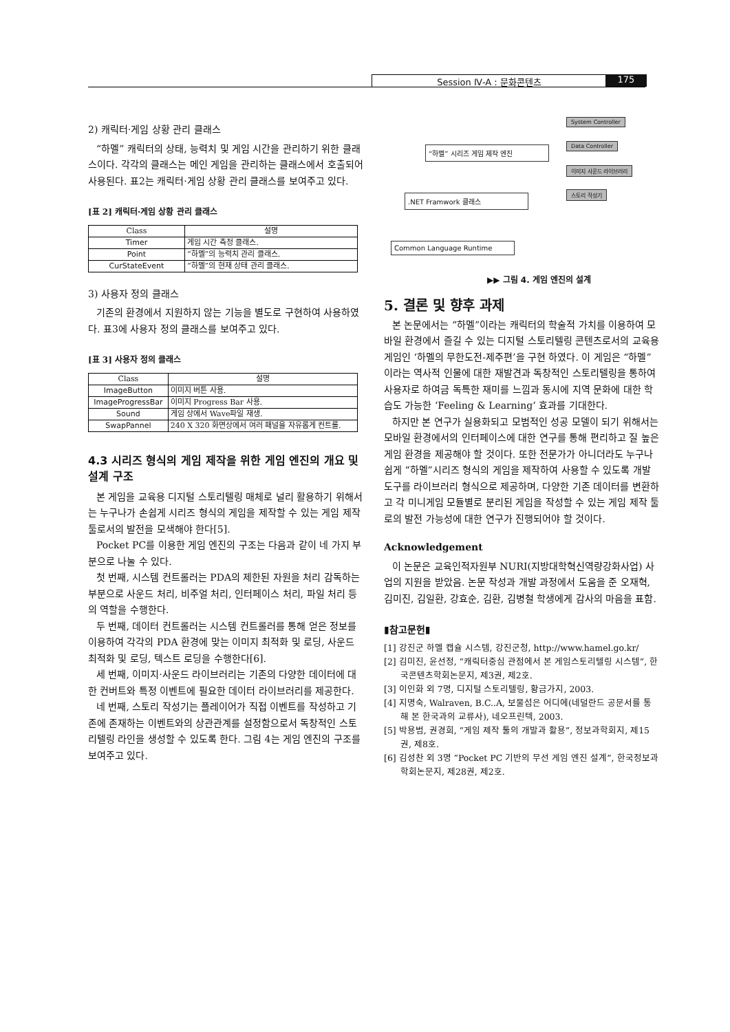Session Ⅳ-A : 문화콘텐츠 175
2) 캐릭터·게임 상황 관리 클래스
“하멜” 캐릭터의 상태, 능력치 및 게임 시간을 관리하기 위한 클래스이다. 각각의 클래스는 메인 게임을 관리하는 클래스에서 호출되어 사용된다. 표2는 캐릭터·게임 상황 관리 클래스를 보여주고 있다.
[표 2] 캐릭터·게임 상황 관리 클래스
| Class | 설명 |
| --- | --- |
| Timer | 게임 시간 측정 클래스. |
| Point | “하멜”의 능력치 관리 클래스. |
| CurStateEvent | “하멜”의 현재 상태 관리 클래스. |
3) 사용자 정의 클래스
기존의 환경에서 지원하지 않는 기능을 별도로 구현하여 사용하였다. 표3에 사용자 정의 클래스를 보여주고 있다.
[표 3] 사용자 정의 클래스
| Class | 설명 |
| --- | --- |
| ImageButton | 이미지 버튼 사용. |
| ImageProgressBar | 이미지 Progress Bar 사용. |
| Sound | 게임 상에서 Wave파일 재생. |
| SwapPannel | 240 X 320 화면상에서 여러 패널을 자유롭게 컨트롤. |
4.3 시리즈 형식의 게임 제작을 위한 게임 엔진의 개요 및 설계 구조
본 게임을 교육용 디지털 스토리텔링 매체로 널리 활용하기 위해서는 누구나가 손쉽게 시리즈 형식의 게임을 제작할 수 있는 게임 제작 툴로서의 발전을 모색해야 한다[5].
Pocket PC를 이용한 게임 엔진의 구조는 다음과 같이 네 가지 부분으로 나눌 수 있다.
첫 번째, 시스템 컨트롤러는 PDA의 제한된 자원을 처리 감독하는 부분으로 사운드 처리, 비주얼 처리, 인터페이스 처리, 파일 처리 등의 역할을 수행한다.
두 번째, 데이터 컨트롤러는 시스템 컨트롤러를 통해 얻은 정보를 이용하여 각각의 PDA 환경에 맞는 이미지 최적화 및 로딩, 사운드 최적화 및 로딩, 텍스트 로딩을 수행한다[6].
세 번째, 이미지·사운드 라이브러리는 기존의 다양한 데이터에 대한 컨버트와 특정 이벤트에 필요한 데이터 라이브러리를 제공한다.
네 번째, 스토리 작성기는 플레이어가 직접 이벤트를 작성하고 기존에 존재하는 이벤트와의 상관관계를 설정함으로서 독창적인 스토리텔링 라인을 생성할 수 있도록 한다. 그림 4는 게임 엔진의 구조를 보여주고 있다.
“하멜” 시리즈 게임 제작 엔진
.NET Framwork 클래스
Common Language Runtime
System Controller
Data Controller
이미지 사운드 라이브러리
스토리 작성기
▶▶ 그림 4. 게임 엔진의 설계
5. 결론 및 향후 과제
본 논문에서는 “하멜”이라는 캐릭터의 학술적 가치를 이용하여 모바일 환경에서 즐길 수 있는 디지털 스토리텔링 콘텐츠로서의 교육용 게임인 ‘하멜의 무한도전-제주편’을 구현 하였다. 이 게임은 “하멜”이라는 역사적 인물에 대한 재발견과 독창적인 스토리텔링을 통하여 사용자로 하여금 독특한 재미를 느낌과 동시에 지역 문화에 대한 학습도 가능한 ‘Feeling & Learning‘ 효과를 기대한다.
하지만 본 연구가 실용화되고 모범적인 성공 모델이 되기 위해서는 모바일 환경에서의 인터페이스에 대한 연구를 통해 편리하고 질 높은 게임 환경을 제공해야 할 것이다. 또한 전문가가 아니더라도 누구나 쉽게 “하멜”시리즈 형식의 게임을 제작하여 사용할 수 있도록 개발 도구를 라이브러리 형식으로 제공하며, 다양한 기존 데이터를 변환하고 각 미니게임 모듈별로 분리된 게임을 작성할 수 있는 게임 제작 툴로의 발전 가능성에 대한 연구가 진행되어야 할 것이다.
Acknowledgement
이 논문은 교육인적자원부 NURI(지방대학혁신역량강화사업) 사업의 지원을 받았음. 논문 작성과 개발 과정에서 도움을 준 오재혁, 김미진, 김일환, 강효순, 김환, 김병철 학생에게 감사의 마음을 표함.
▮참고문헌▮
[1] 강진군 하멜 캡슐 시스템, 강진군청, http://www.hamel.go.kr/
[2] 김미진, 윤선정, “캐릭터중심 관점에서 본 게임스토리텔링 시스템”, 한국콘텐츠학회논문지, 제3권, 제2호.
[3] 이인화 외 7명, 디지털 스토리텔링, 황금가지, 2003.
[4] 지명숙, Walraven, B.C..A, 보물섬은 어디에(네덜란드 공문서를 통해 본 한국과의 교류사), 네오프린텍, 2003.
[5] 박용범, 권경희, “게임 제작 툴의 개발과 활용”, 정보과학회지, 제15권, 제8호.
[6] 김성찬 외 3명 “Pocket PC 기반의 무선 게임 엔진 설계”, 한국정보과학회논문지, 제28권, 제2호.